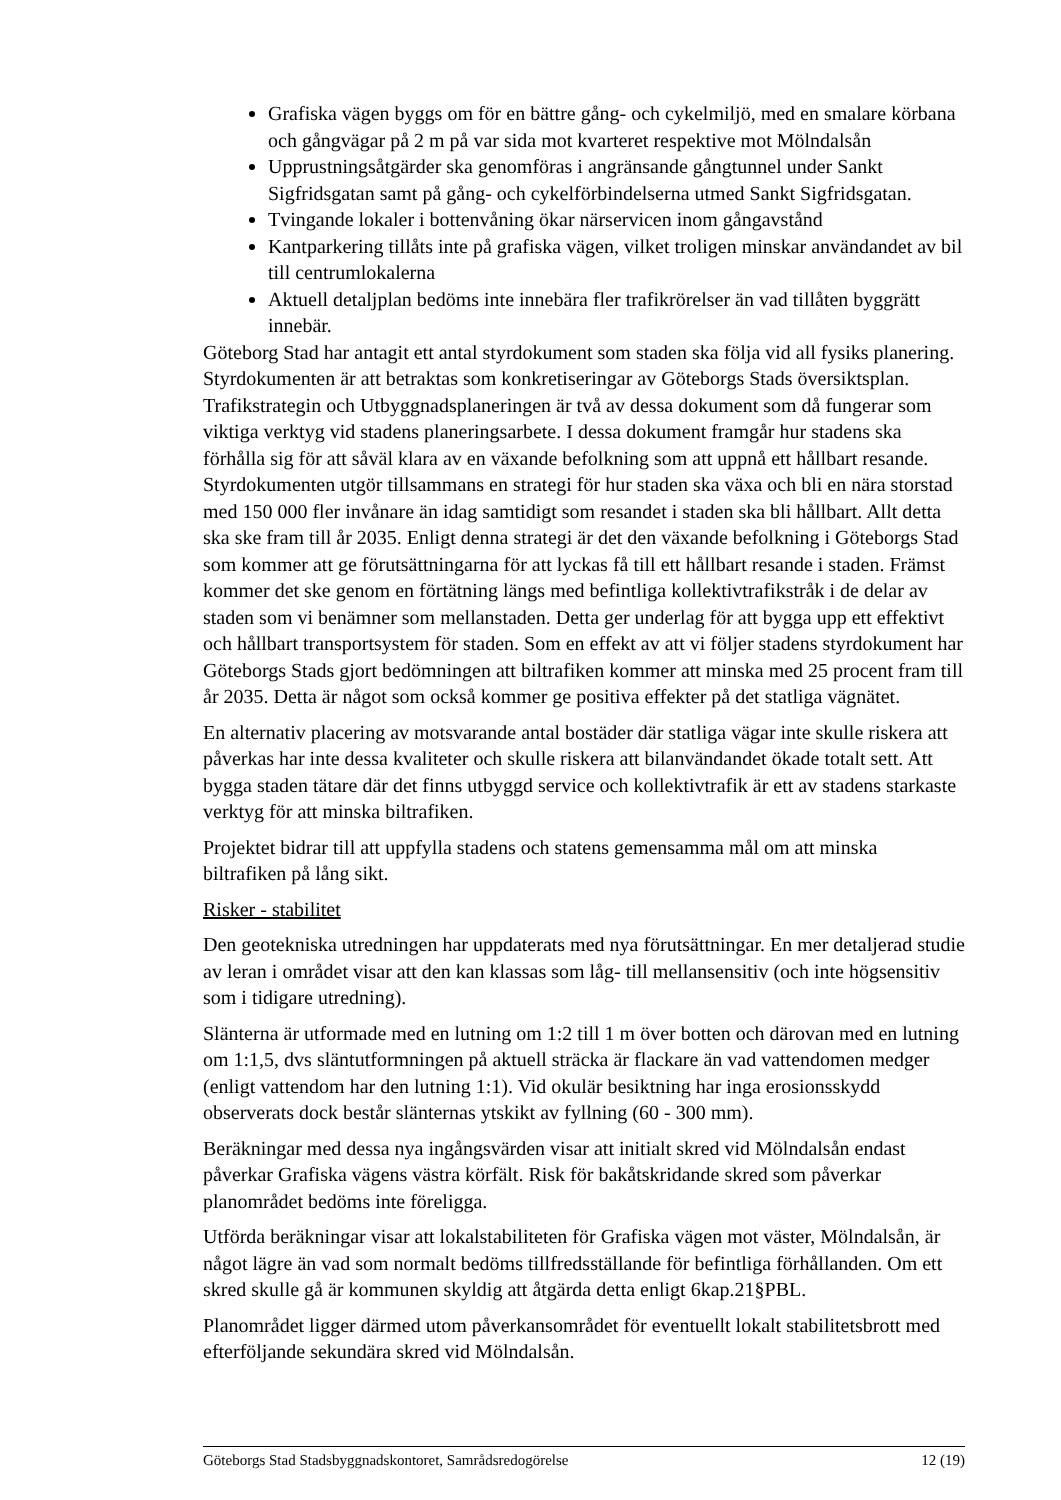Grafiska vägen byggs om för en bättre gång- och cykelmiljö, med en smalare körbana och gångvägar på 2 m på var sida mot kvarteret respektive mot Mölndalsån
Upprustningsåtgärder ska genomföras i angränsande gångtunnel under Sankt Sigfridsgatan samt på gång- och cykelförbindelserna utmed Sankt Sigfridsgatan.
Tvingande lokaler i bottenvåning ökar närservicen inom gångavstånd
Kantparkering tillåts inte på grafiska vägen, vilket troligen minskar användandet av bil till centrumlokalerna
Aktuell detaljplan bedöms inte innebära fler trafikrörelser än vad tillåten byggrätt innebär.
Göteborg Stad har antagit ett antal styrdokument som staden ska följa vid all fysiks planering. Styrdokumenten är att betraktas som konkretiseringar av Göteborgs Stads översiktsplan. Trafikstrategin och Utbyggnadsplaneringen är två av dessa dokument som då fungerar som viktiga verktyg vid stadens planeringsarbete. I dessa dokument framgår hur stadens ska förhålla sig för att såväl klara av en växande befolkning som att uppnå ett hållbart resande. Styrdokumenten utgör tillsammans en strategi för hur staden ska växa och bli en nära storstad med 150 000 fler invånare än idag samtidigt som resandet i staden ska bli hållbart. Allt detta ska ske fram till år 2035. Enligt denna strategi är det den växande befolkning i Göteborgs Stad som kommer att ge förutsättningarna för att lyckas få till ett hållbart resande i staden. Främst kommer det ske genom en förtätning längs med befintliga kollektivtrafikstråk i de delar av staden som vi benämner som mellanstaden. Detta ger underlag för att bygga upp ett effektivt och hållbart transportsystem för staden. Som en effekt av att vi följer stadens styrdokument har Göteborgs Stads gjort bedömningen att biltrafiken kommer att minska med 25 procent fram till år 2035. Detta är något som också kommer ge positiva effekter på det statliga vägnätet.
En alternativ placering av motsvarande antal bostäder där statliga vägar inte skulle riskera att påverkas har inte dessa kvaliteter och skulle riskera att bilanvändandet ökade totalt sett. Att bygga staden tätare där det finns utbyggd service och kollektivtrafik är ett av stadens starkaste verktyg för att minska biltrafiken.
Projektet bidrar till att uppfylla stadens och statens gemensamma mål om att minska biltrafiken på lång sikt.
Risker - stabilitet
Den geotekniska utredningen har uppdaterats med nya förutsättningar. En mer detaljerad studie av leran i området visar att den kan klassas som låg- till mellansensitiv (och inte högsensitiv som i tidigare utredning).
Slänterna är utformade med en lutning om 1:2 till 1 m över botten och därovan med en lutning om 1:1,5, dvs släntutformningen på aktuell sträcka är flackare än vad vattendomen medger (enligt vattendom har den lutning 1:1). Vid okulär besiktning har inga erosionsskydd observerats dock består slänternas ytskikt av fyllning (60 - 300 mm).
Beräkningar med dessa nya ingångsvärden visar att initialt skred vid Mölndalsån endast påverkar Grafiska vägens västra körfält. Risk för bakåtskridande skred som påverkar planområdet bedöms inte föreligga.
Utförda beräkningar visar att lokalstabiliteten för Grafiska vägen mot väster, Mölndalsån, är något lägre än vad som normalt bedöms tillfredsställande för befintliga förhållanden. Om ett skred skulle gå är kommunen skyldig att åtgärda detta enligt 6kap.21§PBL.
Planområdet ligger därmed utom påverkansområdet för eventuellt lokalt stabilitetsbrott med efterföljande sekundära skred vid Mölndalsån.
Göteborgs Stad Stadsbyggnadskontoret, Samrådsredogörelse 12 (19)